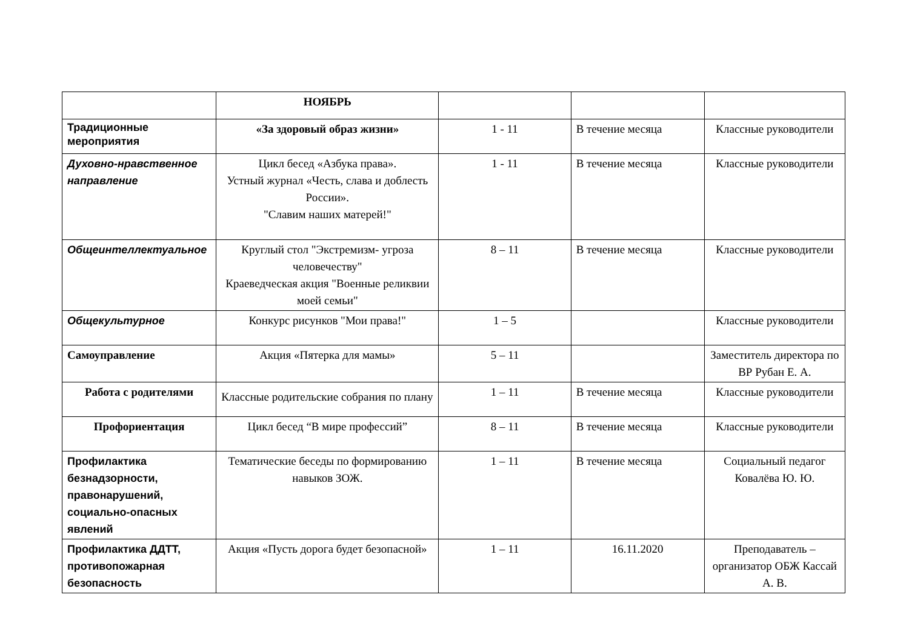| | НОЯБРЬ | | | |
| Традиционные мероприятия | «За здоровый образ жизни» | 1 - 11 | В течение месяца | Классные руководители |
| Духовно-нравственное направление | Цикл бесед «Азбука права». Устный журнал «Честь, слава и доблесть России». "Славим наших матерей!" | 1 - 11 | В течение месяца | Классные руководители |
| Общеинтеллектуальное | Круглый стол "Экстремизм- угроза человечеству" Краеведческая акция "Военные реликвии моей семьи" | 8 – 11 | В течение месяца | Классные руководители |
| Общекультурное | Конкурс рисунков "Мои права!" | 1 – 5 | | Классные руководители |
| Самоуправление | Акция «Пятерка для мамы» | 5 – 11 | | Заместитель директора по ВР Рубан Е. А. |
| Работа с родителями | Классные родительские собрания по плану | 1 – 11 | В течение месяца | Классные руководители |
| Профориентация | Цикл бесед “В мире профессий” | 8 – 11 | В течение месяца | Классные руководители |
| Профилактика безнадзорности, правонарушений, социально-опасных явлений | Тематические беседы по формированию навыков ЗОЖ. | 1 – 11 | В течение месяца | Социальный педагог Ковалёва Ю. Ю. |
| Профилактика ДДТТ, противопожарная безопасность | Акция «Пусть дорога будет безопасной» | 1 – 11 | 16.11.2020 | Преподаватель – организатор ОБЖ Кассай А. В. |